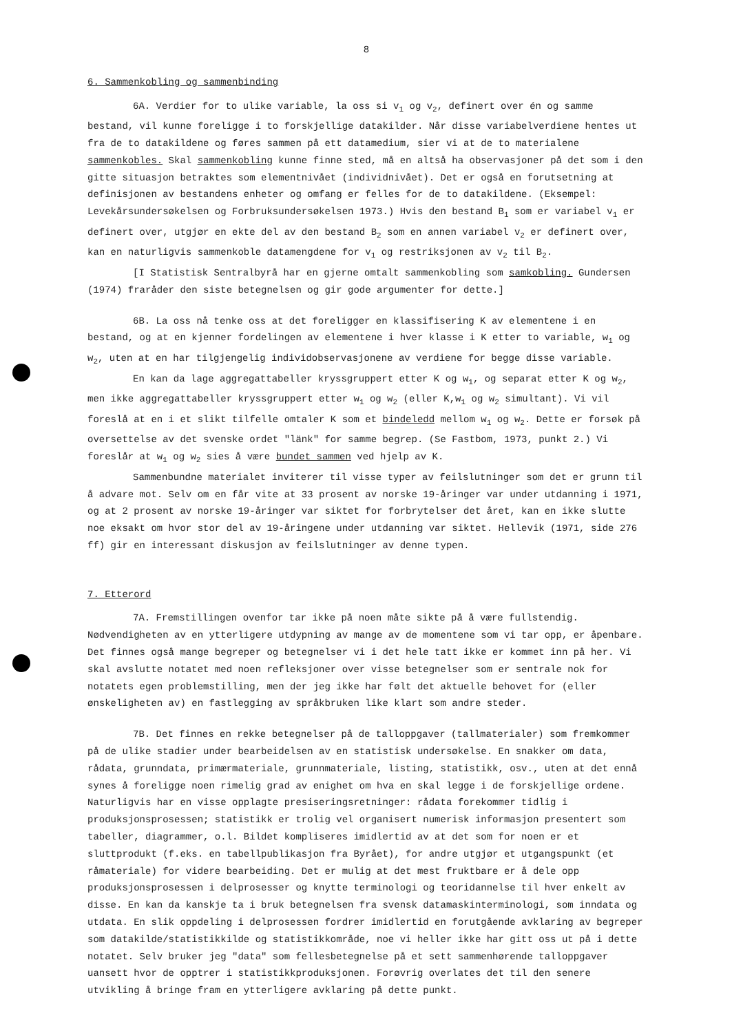8
6. Sammenkobling og sammenbinding
6A. Verdier for to ulike variable, la oss si v<sub>1</sub> og v<sub>2</sub>, definert over én og samme bestand, vil kunne foreligge i to forskjellige datakilder. Når disse variabelverdiene hentes ut fra de to datakildene og føres sammen på ett datamedium, sier vi at de to materialene sammenkobles. Skal sammenkobling kunne finne sted, må en altså ha observasjoner på det som i den gitte situasjon betraktes som elementnivået (individnivået). Det er også en forutsetning at definisjonen av bestandens enheter og omfang er felles for de to datakildene. (Eksempel: Levekårsundersøkelsen og Forbruksundersøkelsen 1973.) Hvis den bestand B<sub>1</sub> som er variabel v<sub>1</sub> er definert over, utgjør en ekte del av den bestand B<sub>2</sub> som en annen variabel v<sub>2</sub> er definert over, kan en naturligvis sammenkoble datamengdene for v<sub>1</sub> og restriksjonen av v<sub>2</sub> til B<sub>2</sub>.
[I Statistisk Sentralbyrå har en gjerne omtalt sammenkobling som samkobling. Gundersen (1974) fraråder den siste betegnelsen og gir gode argumenter for dette.]
6B. La oss nå tenke oss at det foreligger en klassifisering K av elementene i en bestand, og at en kjenner fordelingen av elementene i hver klasse i K etter to variable, w<sub>1</sub> og w<sub>2</sub>, uten at en har tilgjengelig individobservasjonene av verdiene for begge disse variable.
En kan da lage aggregattabeller kryssgruppert etter K og w<sub>1</sub>, og separat etter K og w<sub>2</sub>, men ikke aggregattabeller kryssgruppert etter w<sub>1</sub> og w<sub>2</sub> (eller K,w<sub>1</sub> og w<sub>2</sub> simultant). Vi vil foreslå at en i et slikt tilfelle omtaler K som et bindeledd mellom w<sub>1</sub> og w<sub>2</sub>. Dette er forsøk på oversettelse av det svenske ordet "länk" for samme begrep. (Se Fastbom, 1973, punkt 2.) Vi foreslår at w<sub>1</sub> og w<sub>2</sub> sies å være bundet sammen ved hjelp av K.
Sammenbundne materialet inviterer til visse typer av feilslutninger som det er grunn til å advare mot. Selv om en får vite at 33 prosent av norske 19-åringer var under utdanning i 1971, og at 2 prosent av norske 19-åringer var siktet for forbrytelser det året, kan en ikke slutte noe eksakt om hvor stor del av 19-åringene under utdanning var siktet. Hellevik (1971, side 276 ff) gir en interessant diskusjon av feilslutninger av denne typen.
7. Etterord
7A. Fremstillingen ovenfor tar ikke på noen måte sikte på å være fullstendig. Nødvendigheten av en ytterligere utdypning av mange av de momentene som vi tar opp, er åpenbare. Det finnes også mange begreper og betegnelser vi i det hele tatt ikke er kommet inn på her. Vi skal avslutte notatet med noen refleksjoner over visse betegnelser som er sentrale nok for notatets egen problemstilling, men der jeg ikke har følt det aktuelle behovet for (eller ønskeligheten av) en fastlegging av språkbruken like klart som andre steder.
7B. Det finnes en rekke betegnelser på de talloppgaver (tallmaterialer) som fremkommer på de ulike stadier under bearbeidelsen av en statistisk undersøkelse. En snakker om data, rådata, grunndata, primærmateriale, grunnmateriale, listing, statistikk, osv., uten at det ennå synes å foreligge noen rimelig grad av enighet om hva en skal legge i de forskjellige ordene. Naturligvis har en visse opplagte presiseringsretninger: rådata forekommer tidlig i produksjonsprosessen; statistikk er trolig vel organisert numerisk informasjon presentert som tabeller, diagrammer, o.l. Bildet kompliseres imidlertid av at det som for noen er et sluttprodukt (f.eks. en tabellpublikasjon fra Byrået), for andre utgjør et utgangspunkt (et råmateriale) for videre bearbeiding. Det er mulig at det mest fruktbare er å dele opp produksjonsprosessen i delprosesser og knytte terminologi og teoridannelse til hver enkelt av disse. En kan da kanskje ta i bruk betegnelsen fra svensk datamaskinterminologi, som inndata og utdata. En slik oppdeling i delprosessen fordrer imidlertid en forutgående avklaring av begreper som datakilde/statistikkilde og statistikkområde, noe vi heller ikke har gitt oss ut på i dette notatet. Selv bruker jeg "data" som fellesbetegnelse på et sett sammenhørende talloppgaver uansett hvor de opptrer i statistikkproduksjonen. Forøvrig overlates det til den senere utvikling å bringe fram en ytterligere avklaring på dette punkt.